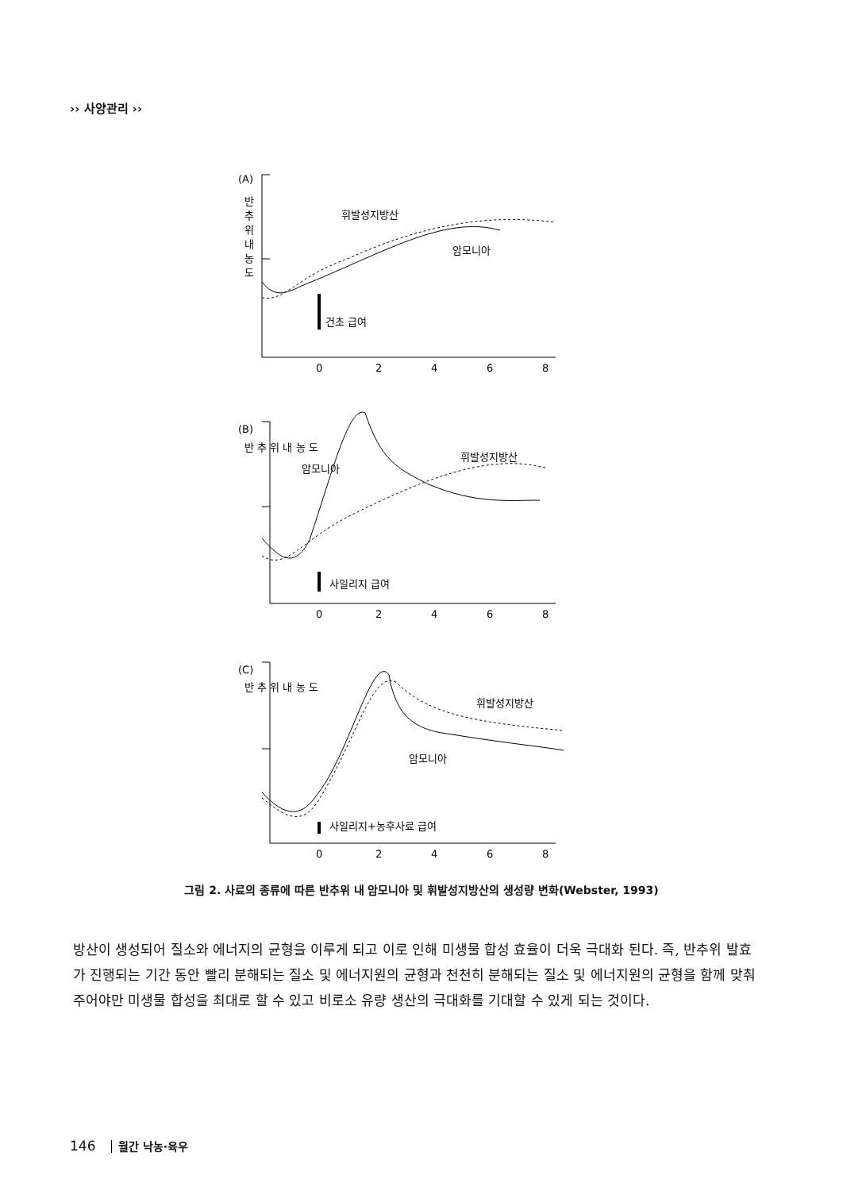›› 사양관리 ››
(A)
휘발성지방산
암모니아
건초 급여
(B)
암모니아
휘발성지방산
사일리지 급여
(C)
휘발성지방산
암모니아
사일리지+농후사료 급여
0
2
4
6
8
0
2
4
6
8
0
2
4
6
8
반
추
위
내
농
도
반 추 위 내 농 도
반 추 위 내 농 도
그림 2. 사료의 종류에 따른 반추위 내 암모니아 및 휘발성지방산의 생성량 변화(Webster, 1993)
방산이 생성되어 질소와 에너지의 균형을 이루게 되고 이로 인해 미생물 합성 효율이 더욱 극대화 된다. 즉, 반추위 발효가 진행되는 기간 동안 빨리 분해되는 질소 및 에너지원의 균형과 천천히 분해되는 질소 및 에너지원의 균형을 함께 맞춰주어야만 미생물 합성을 최대로 할 수 있고 비로소 유량 생산의 극대화를 기대할 수 있게 되는 것이다.
146 월간 낙농·육우